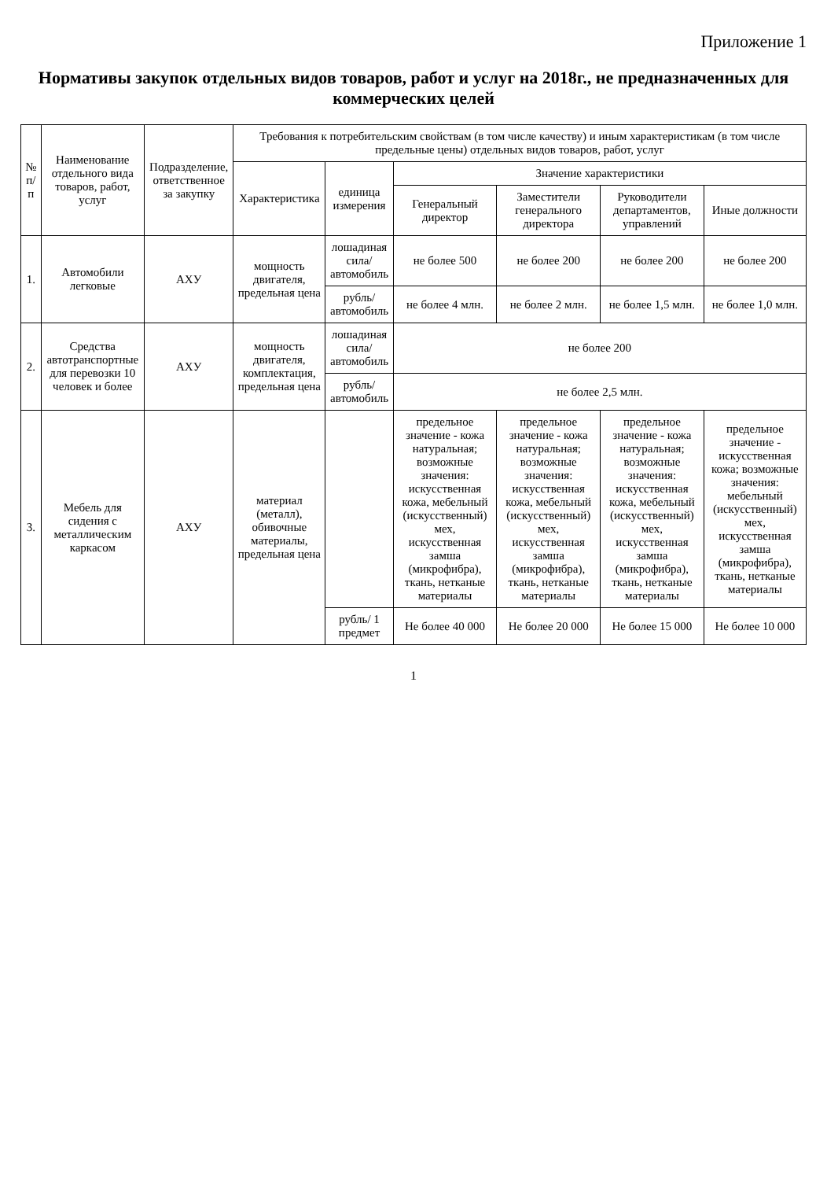Приложение 1
Нормативы закупок отдельных видов товаров, работ и услуг на 2018г., не предназначенных для коммерческих целей
| № п/п | Наименование отдельного вида товаров, работ, услуг | Подразделение, ответственное за закупку | Требования к потребительским свойствам (в том числе качеству) и иным характеристикам (в том числе предельные цены) отдельных видов товаров, работ, услуг | | | | | |
| --- | --- | --- | --- | --- | --- | --- | --- | --- |
| | | | Характеристика | единица измерения | Значение характеристики | | | |
| | | | | | Генеральный директор | Заместители генерального директора | Руководители департаментов, управлений | Иные должности |
| 1. | Автомобили легковые | АХУ | мощность двигателя, предельная цена | лошадиная сила/автомобиль | не более 500 | не более 200 | не более 200 | не более 200 |
| | | | | рубль/автомобиль | не более 4 млн. | не более 2 млн. | не более 1,5 млн. | не более 1,0 млн. |
| 2. | Средства автотранспортные для перевозки 10 человек и более | АХУ | мощность двигателя, комплектация, предельная цена | лошадиная сила/автомобиль | не более 200 | | | |
| | | | | рубль/ автомобиль | не более 2,5 млн. | | | |
| 3. | Мебель для сидения с металлическим каркасом | АХУ | материал (металл), обивочные материалы, предельная цена | | предельное значение - кожа натуральная; возможные значения: искусственная кожа, мебельный (искусственный) мех, искусственная замша (микрофибра), ткань, нетканые материалы | предельное значение - кожа натуральная; возможные значения: искусственная кожа, мебельный (искусственный) мех, искусственная замша (микрофибра), ткань, нетканые материалы | предельное значение - кожа натуральная; возможные значения: искусственная кожа, мебельный (искусственный) мех, искусственная замша (микрофибра), ткань, нетканые материалы | предельное значение - искусственная кожа; возможные значения: мебельный (искусственный) мех, искусственная замша (микрофибра), ткань, нетканые материалы |
| | | | | рубль/ 1 предмет | Не более 40 000 | Не более 20 000 | Не более 15 000 | Не более 10 000 |
1